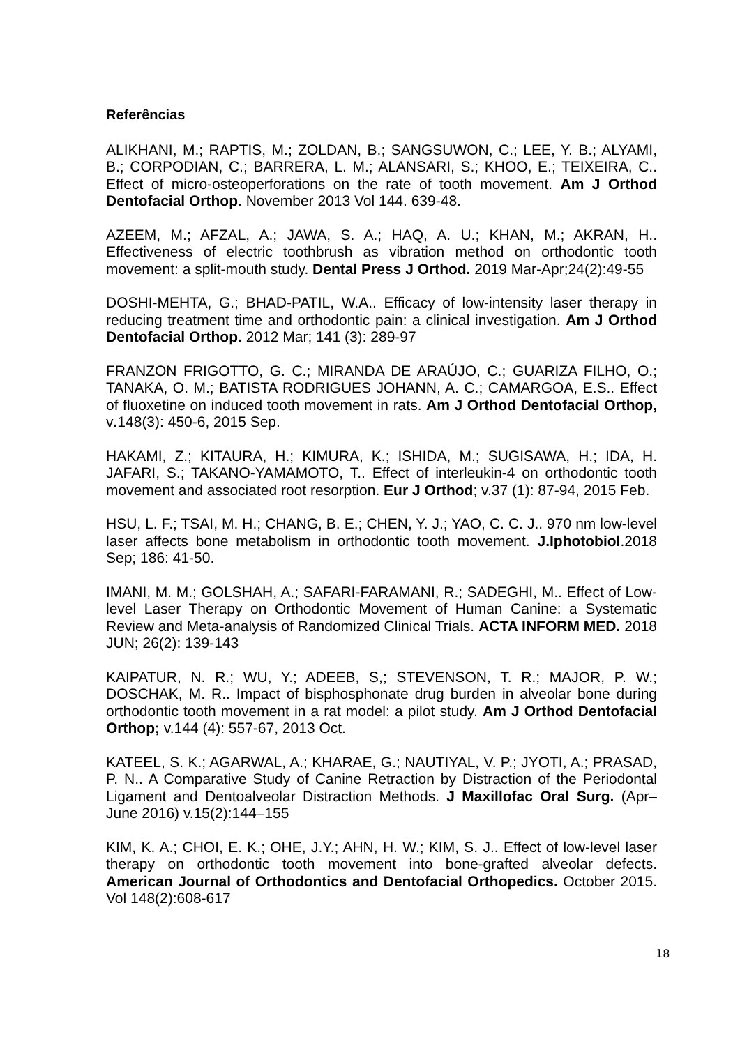Referências
ALIKHANI, M.; RAPTIS, M.; ZOLDAN, B.; SANGSUWON, C.; LEE, Y. B.; ALYAMI, B.; CORPODIAN, C.; BARRERA, L. M.; ALANSARI, S.; KHOO, E.; TEIXEIRA, C.. Effect of micro-osteoperforations on the rate of tooth movement. Am J Orthod Dentofacial Orthop. November 2013 Vol 144. 639-48.
AZEEM, M.; AFZAL, A.; JAWA, S. A.; HAQ, A. U.; KHAN, M.; AKRAN, H.. Effectiveness of electric toothbrush as vibration method on orthodontic tooth movement: a split-mouth study. Dental Press J Orthod. 2019 Mar-Apr;24(2):49-55
DOSHI-MEHTA, G.; BHAD-PATIL, W.A.. Efficacy of low-intensity laser therapy in reducing treatment time and orthodontic pain: a clinical investigation. Am J Orthod Dentofacial Orthop. 2012 Mar; 141 (3): 289-97
FRANZON FRIGOTTO, G. C.; MIRANDA DE ARAÚJO, C.; GUARIZA FILHO, O.; TANAKA, O. M.; BATISTA RODRIGUES JOHANN, A. C.; CAMARGOA, E.S.. Effect of fluoxetine on induced tooth movement in rats. Am J Orthod Dentofacial Orthop, v. 148(3): 450-6, 2015 Sep.
HAKAMI, Z.; KITAURA, H.; KIMURA, K.; ISHIDA, M.; SUGISAWA, H.; IDA, H. JAFARI, S.; TAKANO-YAMAMOTO, T.. Effect of interleukin-4 on orthodontic tooth movement and associated root resorption. Eur J Orthod; v.37 (1): 87-94, 2015 Feb.
HSU, L. F.; TSAI, M. H.; CHANG, B. E.; CHEN, Y. J.; YAO, C. C. J.. 970 nm low-level laser affects bone metabolism in orthodontic tooth movement. J.Iphotobiol.2018 Sep; 186: 41-50.
IMANI, M. M.; GOLSHAH, A.; SAFARI-FARAMANI, R.; SADEGHI, M.. Effect of Low-level Laser Therapy on Orthodontic Movement of Human Canine: a Systematic Review and Meta-analysis of Randomized Clinical Trials. ACTA INFORM MED. 2018 JUN; 26(2): 139-143
KAIPATUR, N. R.; WU, Y.; ADEEB, S,; STEVENSON, T. R.; MAJOR, P. W.; DOSCHAK, M. R.. Impact of bisphosphonate drug burden in alveolar bone during orthodontic tooth movement in a rat model: a pilot study. Am J Orthod Dentofacial Orthop; v.144 (4): 557-67, 2013 Oct.
KATEEL, S. K.; AGARWAL, A.; KHARAE, G.; NAUTIYAL, V. P.; JYOTI, A.; PRASAD, P. N.. A Comparative Study of Canine Retraction by Distraction of the Periodontal Ligament and Dentoalveolar Distraction Methods. J Maxillofac Oral Surg. (Apr–June 2016) v.15(2):144–155
KIM, K. A.; CHOI, E. K.; OHE, J.Y.; AHN, H. W.; KIM, S. J.. Effect of low-level laser therapy on orthodontic tooth movement into bone-grafted alveolar defects. American Journal of Orthodontics and Dentofacial Orthopedics. October 2015. Vol 148(2):608-617
18